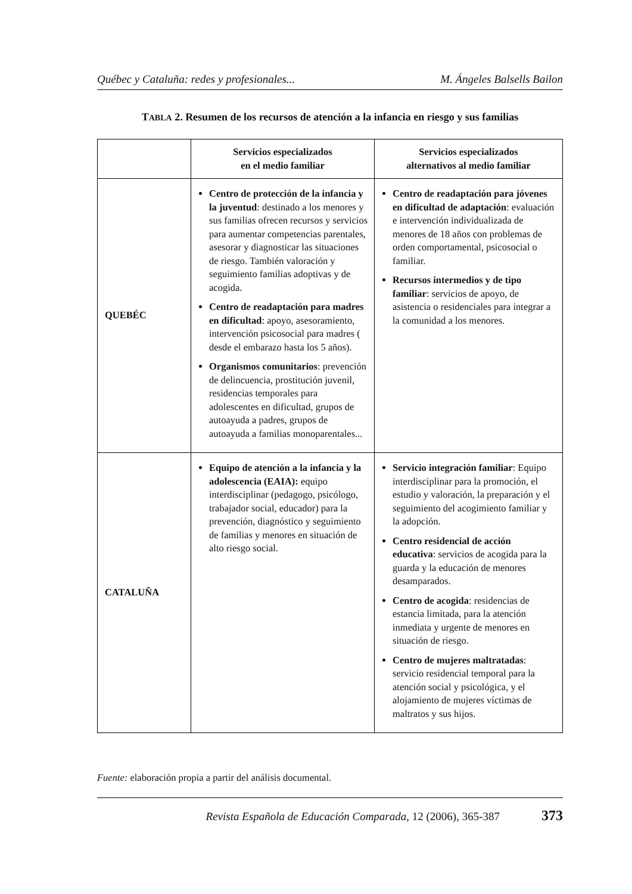Québec y Cataluña: redes y profesionales... M. Ángeles Balsells Bailon
TABLA 2. Resumen de los recursos de atención a la infancia en riesgo y sus familias
| | Servicios especializados en el medio familiar | Servicios especializados alternativos al medio familiar |
| --- | --- | --- |
| QUEBÉC | Centro de protección de la infancia y la juventud : destinado a los menores y sus familias ofrecen recursos y servicios para aumentar competencias parentales, asesorar y diagnosticar las situaciones de riesgo. También valoración y seguimiento familias adoptivas y de acogida. Centro de readaptación para madres en dificultad : apoyo, asesoramiento, intervención psicosocial para madres ( desde el embarazo hasta los 5 años). Organismos comunitarios : prevención de delincuencia, prostitución juvenil, residencias temporales para adolescentes en dificultad, grupos de autoayuda a padres, grupos de autoayuda a familias monoparentales... | Centro de readaptación para jóvenes en dificultad de adaptación : evaluación e intervención individualizada de menores de 18 años con problemas de orden comportamental, psicosocial o familiar. Recursos intermedios y de tipo familiar : servicios de apoyo, de asistencia o residenciales para integrar a la comunidad a los menores. |
| CATALUÑA | Equipo de atención a la infancia y la adolescencia (EAIA): equipo interdisciplinar (pedagogo, psicólogo, trabajador social, educador) para la prevención, diagnóstico y seguimiento de familias y menores en situación de alto riesgo social. | Servicio integración familiar : Equipo interdisciplinar para la promoción, el estudio y valoración, la preparación y el seguimiento del acogimiento familiar y la adopción. Centro residencial de acción educativa : servicios de acogida para la guarda y la educación de menores desamparados. Centro de acogida : residencias de estancia limitada, para la atención inmediata y urgente de menores en situación de riesgo. Centro de mujeres maltratadas : servicio residencial temporal para la atención social y psicológica, y el alojamiento de mujeres víctimas de maltratos y sus hijos. |
Fuente: elaboración propia a partir del análisis documental.
Revista Española de Educación Comparada, 12 (2006), 365-387 373